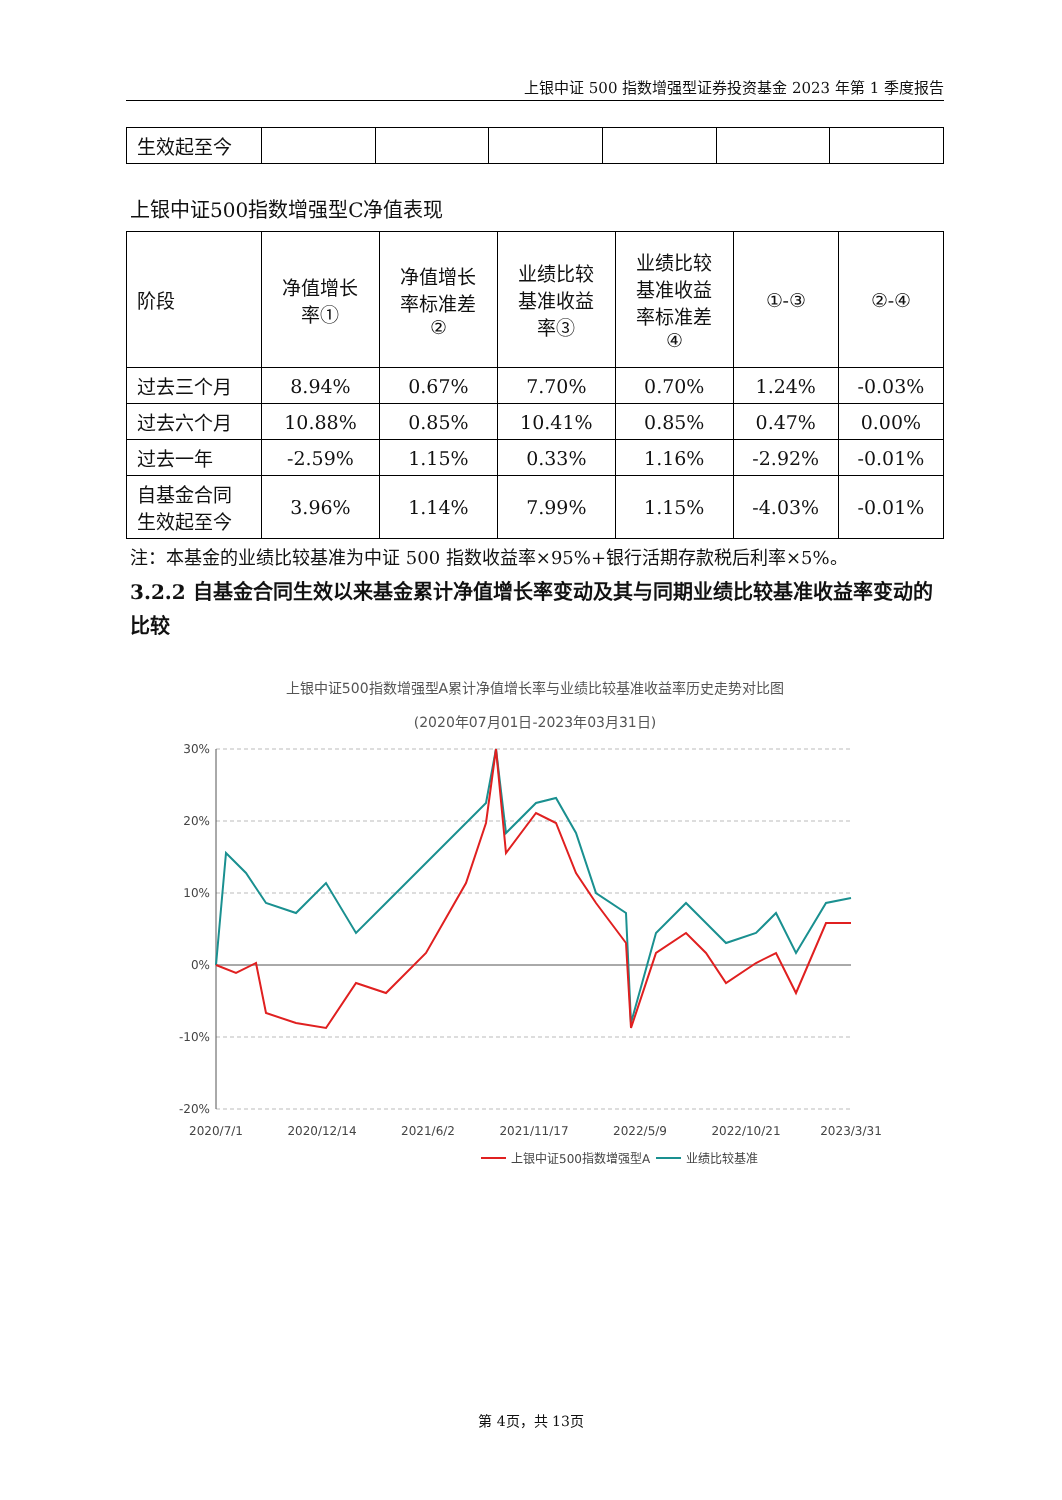上银中证 500 指数增强型证券投资基金 2023 年第 1 季度报告
| 生效起至今 | | | | | | |
上银中证500指数增强型C净值表现
| 阶段 | 净值增长 率① | 净值增长 率标准差 ② | 业绩比较 基准收益 率③ | 业绩比较 基准收益 率标准差 ④ | ①-③ | ②-④ |
| 过去三个月 | 8.94% | 0.67% | 7.70% | 0.70% | 1.24% | -0.03% |
| 过去六个月 | 10.88% | 0.85% | 10.41% | 0.85% | 0.47% | 0.00% |
| 过去一年 | -2.59% | 1.15% | 0.33% | 1.16% | -2.92% | -0.01% |
| 自基金合同 生效起至今 | 3.96% | 1.14% | 7.99% | 1.15% | -4.03% | -0.01% |
注：本基金的业绩比较基准为中证 500 指数收益率×95%+银行活期存款税后利率×5%。
3.2.2 自基金合同生效以来基金累计净值增长率变动及其与同期业绩比较基准收益率变动的比较
上银中证500指数增强型A累计净值增长率与业绩比较基准收益率历史走势对比图
(2020年07月01日-2023年03月31日)
30%
20%
10%
0%
-10%
-20%
2020/7/1
2020/12/14
2021/6/2
2021/11/17
2022/5/9
2022/10/21
2023/3/31
上银中证500指数增强型A
业绩比较基准
第 4页，共 13页